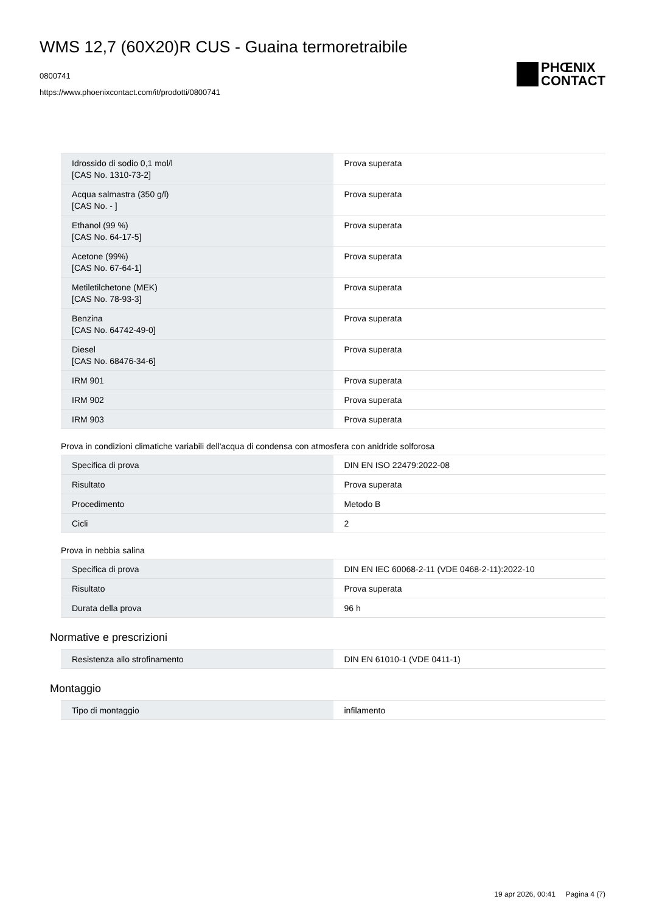WMS 12,7 (60X20)R CUS - Guaina termoretraibile
0800741
https://www.phoenixcontact.com/it/prodotti/0800741
PHŒNIX
CONTACT
| Idrossido di sodio 0,1 mol/l [CAS No. 1310-73-2] | Prova superata |
| Acqua salmastra (350 g/l) [CAS No. - ] | Prova superata |
| Ethanol (99 %) [CAS No. 64-17-5] | Prova superata |
| Acetone (99%) [CAS No. 67-64-1] | Prova superata |
| Metiletilchetone (MEK) [CAS No. 78-93-3] | Prova superata |
| Benzina [CAS No. 64742-49-0] | Prova superata |
| Diesel [CAS No. 68476-34-6] | Prova superata |
| IRM 901 | Prova superata |
| IRM 902 | Prova superata |
| IRM 903 | Prova superata |
Prova in condizioni climatiche variabili dell'acqua di condensa con atmosfera con anidride solforosa
| Specifica di prova | DIN EN ISO 22479:2022-08 |
| Risultato | Prova superata |
| Procedimento | Metodo B |
| Cicli | 2 |
Prova in nebbia salina
| Specifica di prova | DIN EN IEC 60068-2-11 (VDE 0468-2-11):2022-10 |
| Risultato | Prova superata |
| Durata della prova | 96 h |
Normative e prescrizioni
| Resistenza allo strofinamento | DIN EN 61010-1 (VDE 0411-1) |
Montaggio
| Tipo di montaggio | infilamento |
19 apr 2026, 00:41 Pagina 4 (7)